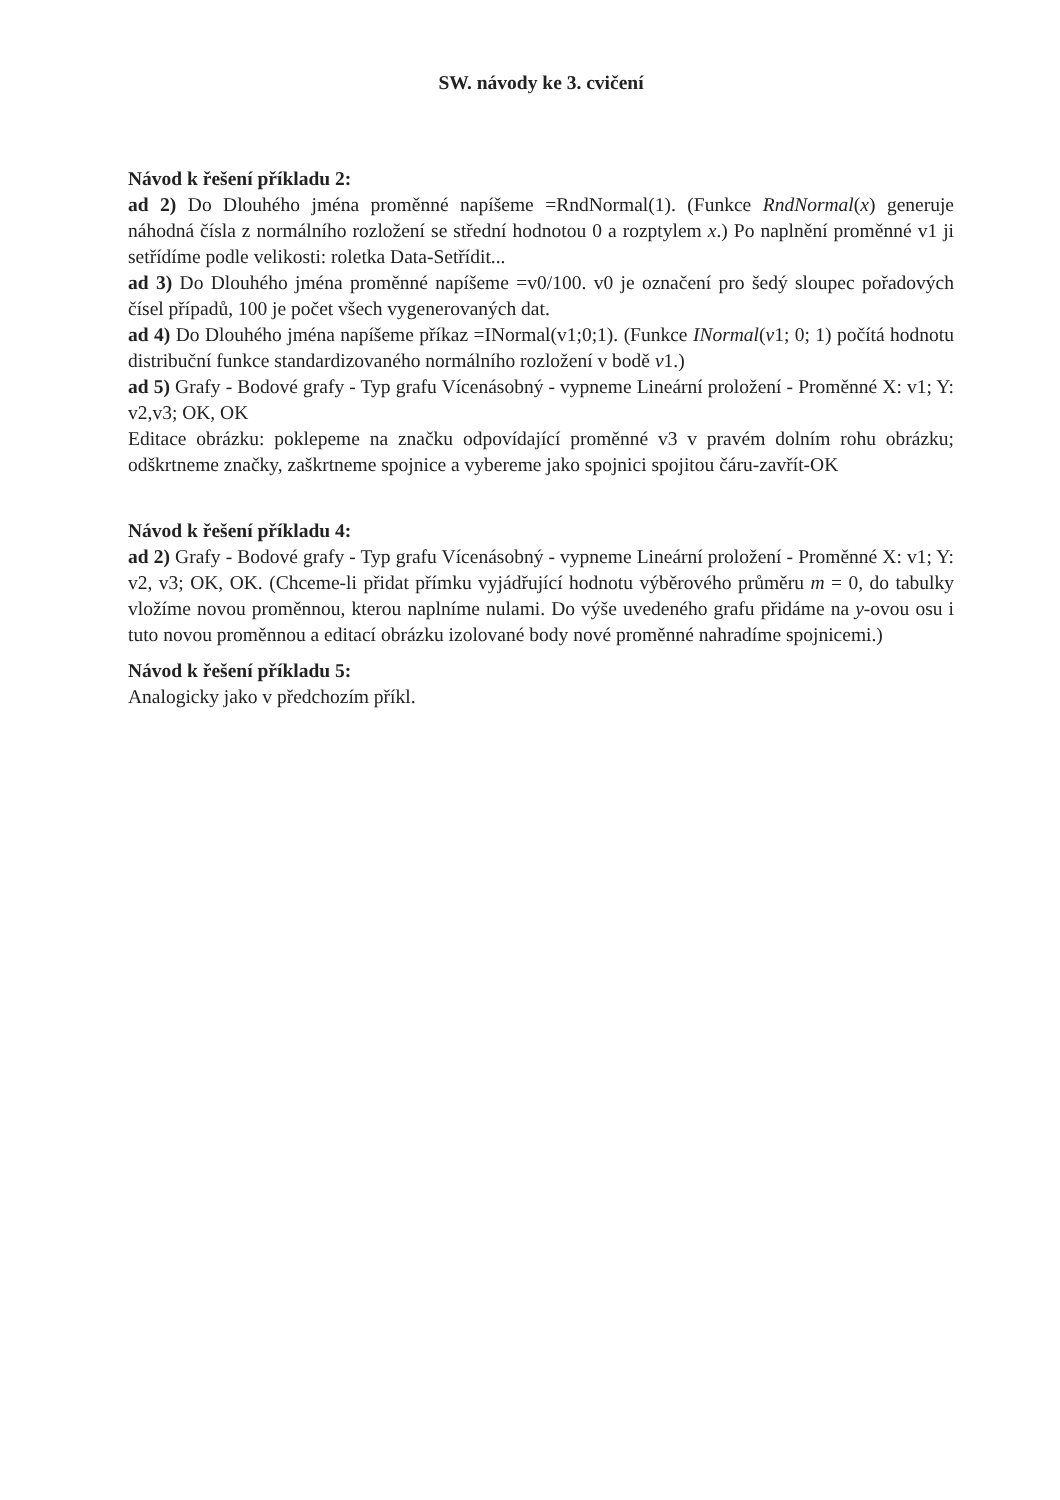SW. návody ke 3. cvičení
Návod k řešení příkladu 2:
ad 2) Do Dlouhého jména proměnné napíšeme =RndNormal(1). (Funkce RndNormal(x) generuje náhodná čísla z normálního rozložení se střední hodnotou 0 a rozptylem x.) Po naplnění proměnné v1 ji setřídíme podle velikosti: roletka Data-Setřídit...
ad 3) Do Dlouhého jména proměnné napíšeme =v0/100. v0 je označení pro šedý sloupec pořadových čísel případů, 100 je počet všech vygenerovaných dat.
ad 4) Do Dlouhého jména napíšeme příkaz =INormal(v1;0;1). (Funkce INormal(v1; 0; 1) počítá hodnotu distribuční funkce standardizovaného normálního rozložení v bodě v1.)
ad 5) Grafy - Bodové grafy - Typ grafu Vícenásobný - vypneme Lineární proložení - Proměnné X: v1; Y: v2,v3; OK, OK
Editace obrázku: poklepeme na značku odpovídající proměnné v3 v pravém dolním rohu obrázku; odškrtneme značky, zaškrtneme spojnice a vybereme jako spojnici spojitou čáru-zavřít-OK
Návod k řešení příkladu 4:
ad 2) Grafy - Bodové grafy - Typ grafu Vícenásobný - vypneme Lineární proložení - Proměnné X: v1; Y: v2, v3; OK, OK. (Chceme-li přidat přímku vyjádřující hodnotu výběrového průměru m = 0, do tabulky vložíme novou proměnnou, kterou naplníme nulami. Do výše uvedeného grafu přidáme na y-ovou osu i tuto novou proměnnou a editací obrázku izolované body nové proměnné nahradíme spojnicemi.)
Návod k řešení příkladu 5:
Analogicky jako v předchozím příkl.